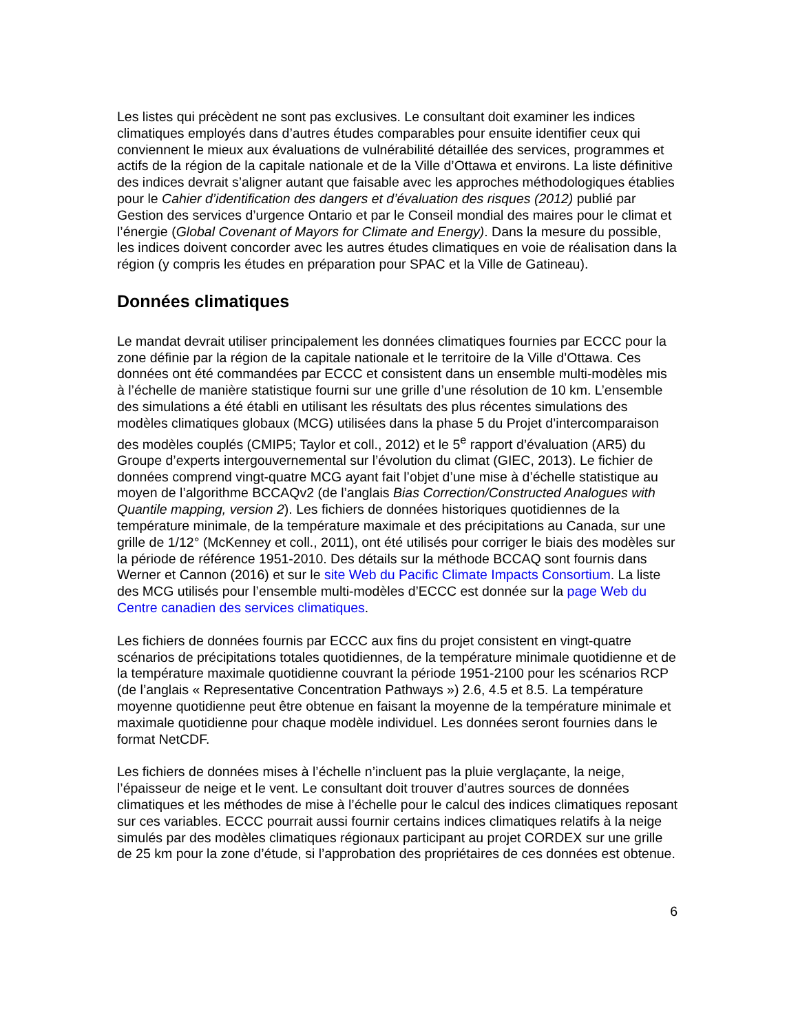Les listes qui précèdent ne sont pas exclusives. Le consultant doit examiner les indices climatiques employés dans d’autres études comparables pour ensuite identifier ceux qui conviennent le mieux aux évaluations de vulnérabilité détaillée des services, programmes et actifs de la région de la capitale nationale et de la Ville d’Ottawa et environs. La liste définitive des indices devrait s’aligner autant que faisable avec les approches méthodologiques établies pour le Cahier d’identification des dangers et d’évaluation des risques (2012) publié par Gestion des services d’urgence Ontario et par le Conseil mondial des maires pour le climat et l’énergie (Global Covenant of Mayors for Climate and Energy). Dans la mesure du possible, les indices doivent concorder avec les autres études climatiques en voie de réalisation dans la région (y compris les études en préparation pour SPAC et la Ville de Gatineau).
Données climatiques
Le mandat devrait utiliser principalement les données climatiques fournies par ECCC pour la zone définie par la région de la capitale nationale et le territoire de la Ville d’Ottawa. Ces données ont été commandées par ECCC et consistent dans un ensemble multi-modèles mis à l’échelle de manière statistique fourni sur une grille d’une résolution de 10 km. L’ensemble des simulations a été établi en utilisant les résultats des plus récentes simulations des modèles climatiques globaux (MCG) utilisées dans la phase 5 du Projet d’intercomparaison des modèles couplés (CMIP5; Taylor et coll., 2012) et le 5<sup>e</sup> rapport d’évaluation (AR5) du Groupe d’experts intergouvernemental sur l’évolution du climat (GIEC, 2013). Le fichier de données comprend vingt-quatre MCG ayant fait l’objet d’une mise à d’échelle statistique au moyen de l’algorithme BCCAQv2 (de l’anglais Bias Correction/Constructed Analogues with Quantile mapping, version 2). Les fichiers de données historiques quotidiennes de la température minimale, de la température maximale et des précipitations au Canada, sur une grille de 1/12° (McKenney et coll., 2011), ont été utilisés pour corriger le biais des modèles sur la période de référence 1951-2010. Des détails sur la méthode BCCAQ sont fournis dans Werner et Cannon (2016) et sur le site Web du Pacific Climate Impacts Consortium. La liste des MCG utilisés pour l’ensemble multi-modèles d’ECCC est donnée sur la page Web du Centre canadien des services climatiques.
Les fichiers de données fournis par ECCC aux fins du projet consistent en vingt-quatre scénarios de précipitations totales quotidiennes, de la température minimale quotidienne et de la température maximale quotidienne couvrant la période 1951-2100 pour les scénarios RCP (de l’anglais « Representative Concentration Pathways ») 2.6, 4.5 et 8.5. La température moyenne quotidienne peut être obtenue en faisant la moyenne de la température minimale et maximale quotidienne pour chaque modèle individuel. Les données seront fournies dans le format NetCDF.
Les fichiers de données mises à l’échelle n’incluent pas la pluie verglaçante, la neige, l’épaisseur de neige et le vent. Le consultant doit trouver d’autres sources de données climatiques et les méthodes de mise à l’échelle pour le calcul des indices climatiques reposant sur ces variables. ECCC pourrait aussi fournir certains indices climatiques relatifs à la neige simulés par des modèles climatiques régionaux participant au projet CORDEX sur une grille de 25 km pour la zone d’étude, si l’approbation des propriétaires de ces données est obtenue.
6